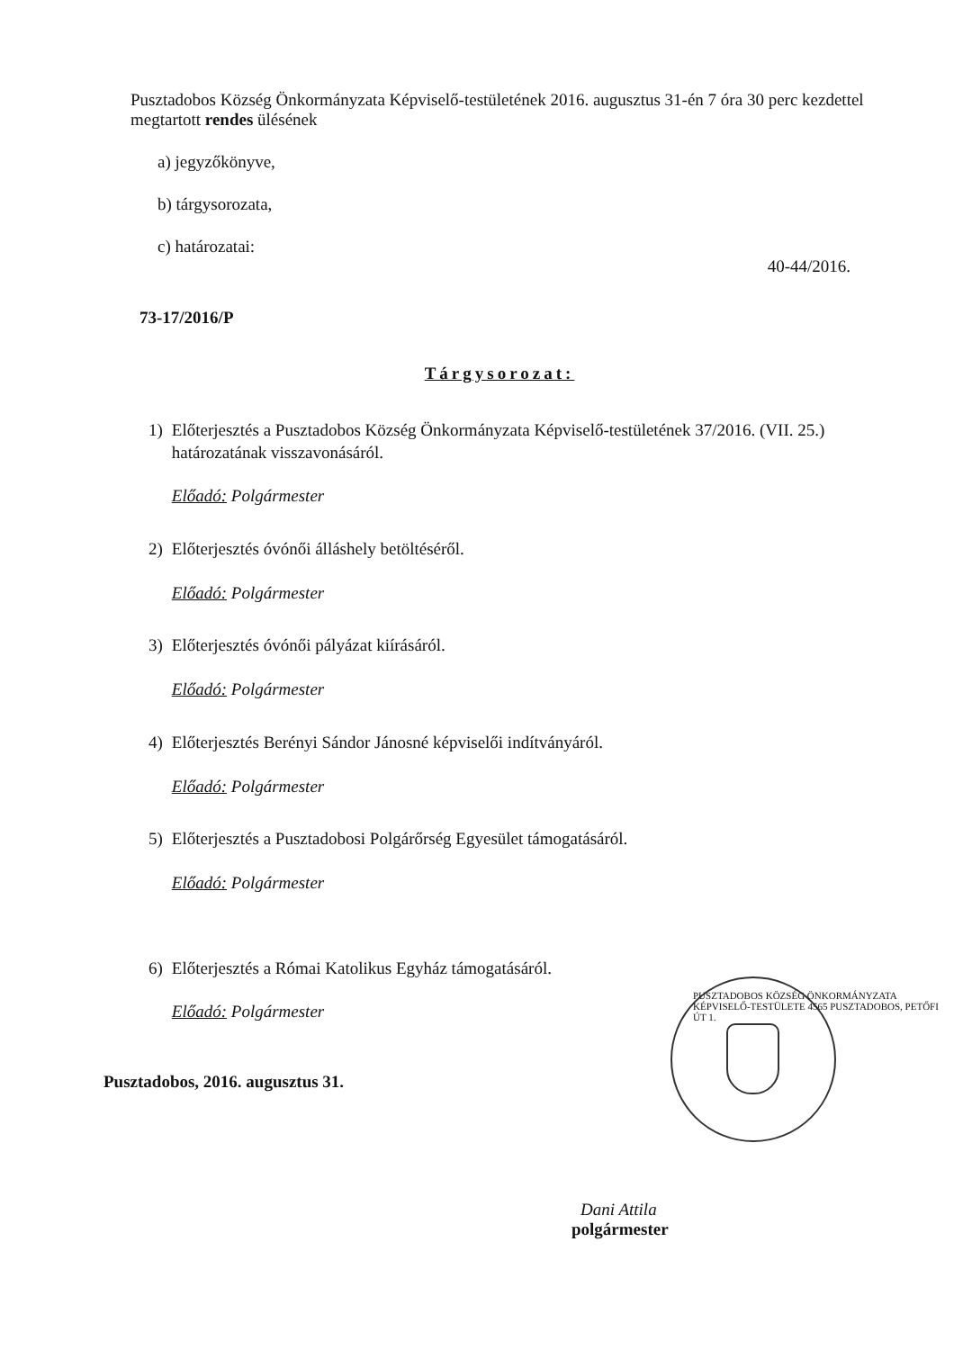Pusztadobos Község Önkormányzata Képviselő-testületének 2016. augusztus 31-én 7 óra 30 perc kezdettel megtartott rendes ülésének
a) jegyzőkönyve,
b) tárgysorozata,
c) határozatai:
40-44/2016.
73-17/2016/P
Tárgysorozat:
1) Előterjesztés a Pusztadobos Község Önkormányzata Képviselő-testületének 37/2016. (VII. 25.) határozatának visszavonásáról.
Előadó: Polgármester
2) Előterjesztés óvónői álláshely betöltéséről.
Előadó: Polgármester
3) Előterjesztés óvónői pályázat kiírásáról.
Előadó: Polgármester
4) Előterjesztés Berényi Sándor Jánosné képviselői indítványáról.
Előadó: Polgármester
5) Előterjesztés a Pusztadobosi Polgárőrség Egyesület támogatásáról.
Előadó: Polgármester
6) Előterjesztés a Római Katolikus Egyház támogatásáról.
Előadó: Polgármester
Pusztadobos, 2016. augusztus 31.
Dani Attila
polgármester
PUSZTADOBOS KÖZSÉG ÖNKORMÁNYZATA KÉPVISELŐ-TESTÜLETE 4565 PUSZTADOBOS, PETŐFI ÚT 1.